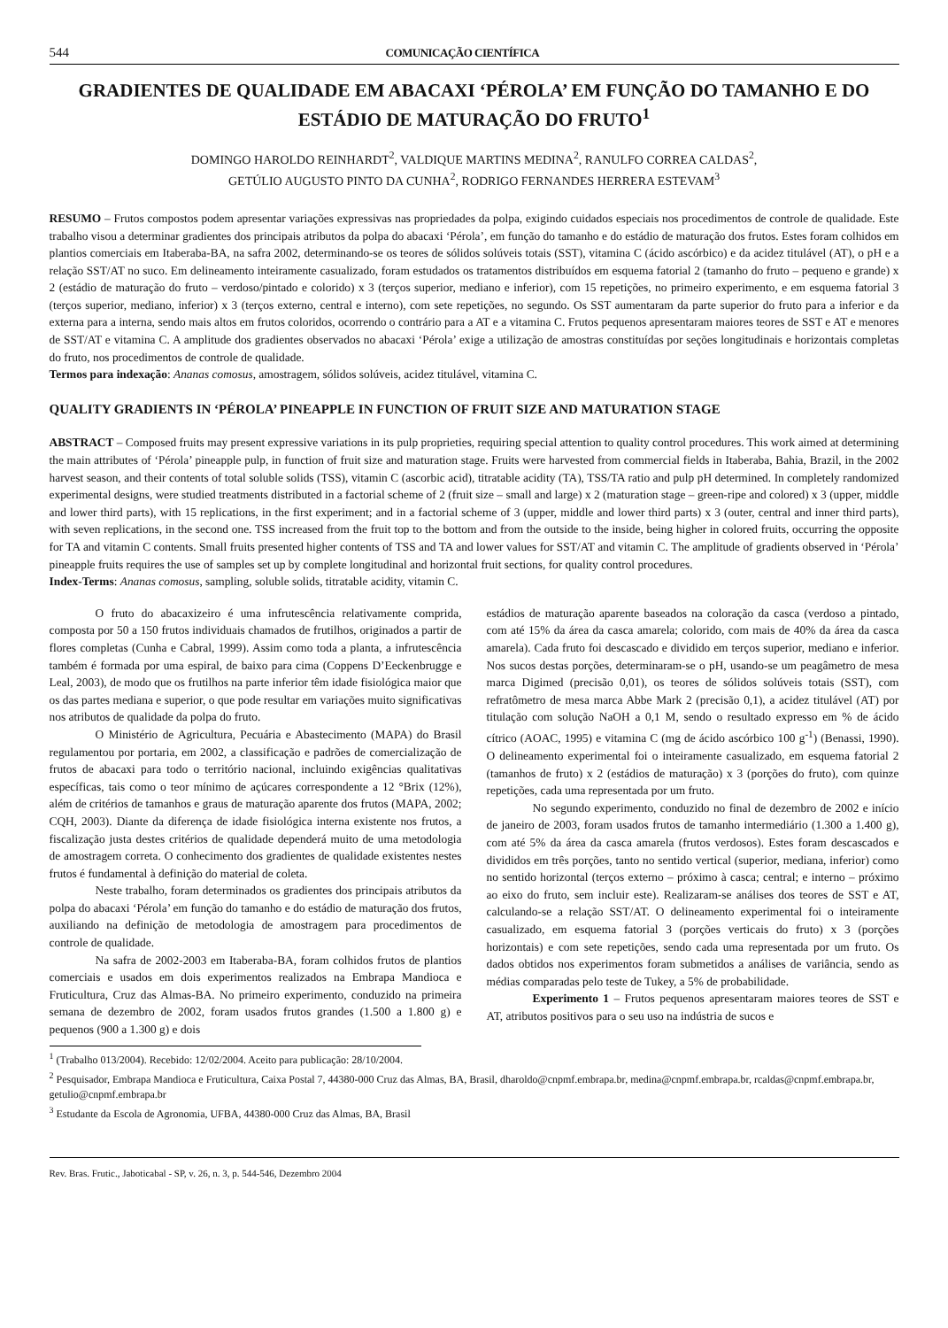544 COMUNICAÇÃO CIENTÍFICA
GRADIENTES DE QUALIDADE EM ABACAXI ‘PÉROLA’ EM FUNÇÃO DO TAMANHO E DO ESTÁDIO DE MATURAÇÃO DO FRUTO<sup>1</sup>
DOMINGO HAROLDO REINHARDT<sup>2</sup>, VALDIQUE MARTINS MEDINA<sup>2</sup>, RANULFO CORREA CALDAS<sup>2</sup>,
GETÚLIO AUGUSTO PINTO DA CUNHA<sup>2</sup>, RODRIGO FERNANDES HERRERA ESTEVAM<sup>3</sup>
RESUMO – Frutos compostos podem apresentar variações expressivas nas propriedades da polpa, exigindo cuidados especiais nos procedimentos de controle de qualidade. Este trabalho visou a determinar gradientes dos principais atributos da polpa do abacaxi ‘Pérola’, em função do tamanho e do estádio de maturação dos frutos. Estes foram colhidos em plantios comerciais em Itaberaba-BA, na safra 2002, determinando-se os teores de sólidos solúveis totais (SST), vitamina C (ácido ascórbico) e da acidez titulável (AT), o pH e a relação SST/AT no suco. Em delineamento inteiramente casualizado, foram estudados os tratamentos distribuídos em esquema fatorial 2 (tamanho do fruto – pequeno e grande) x 2 (estádio de maturação do fruto – verdoso/pintado e colorido) x 3 (terços superior, mediano e inferior), com 15 repetições, no primeiro experimento, e em esquema fatorial 3 (terços superior, mediano, inferior) x 3 (terços externo, central e interno), com sete repetições, no segundo. Os SST aumentaram da parte superior do fruto para a inferior e da externa para a interna, sendo mais altos em frutos coloridos, ocorrendo o contrário para a AT e a vitamina C. Frutos pequenos apresentaram maiores teores de SST e AT e menores de SST/AT e vitamina C. A amplitude dos gradientes observados no abacaxi ‘Pérola’ exige a utilização de amostras constituídas por seções longitudinais e horizontais completas do fruto, nos procedimentos de controle de qualidade.
Termos para indexação: Ananas comosus, amostragem, sólidos solúveis, acidez titulável, vitamina C.
QUALITY GRADIENTS IN ‘PÉROLA’ PINEAPPLE IN FUNCTION OF FRUIT SIZE AND MATURATION STAGE
ABSTRACT – Composed fruits may present expressive variations in its pulp proprieties, requiring special attention to quality control procedures. This work aimed at determining the main attributes of ‘Pérola’ pineapple pulp, in function of fruit size and maturation stage. Fruits were harvested from commercial fields in Itaberaba, Bahia, Brazil, in the 2002 harvest season, and their contents of total soluble solids (TSS), vitamin C (ascorbic acid), titratable acidity (TA), TSS/TA ratio and pulp pH determined. In completely randomized experimental designs, were studied treatments distributed in a factorial scheme of 2 (fruit size – small and large) x 2 (maturation stage – green-ripe and colored) x 3 (upper, middle and lower third parts), with 15 replications, in the first experiment; and in a factorial scheme of 3 (upper, middle and lower third parts) x 3 (outer, central and inner third parts), with seven replications, in the second one. TSS increased from the fruit top to the bottom and from the outside to the inside, being higher in colored fruits, occurring the opposite for TA and vitamin C contents. Small fruits presented higher contents of TSS and TA and lower values for SST/AT and vitamin C. The amplitude of gradients observed in ‘Pérola’ pineapple fruits requires the use of samples set up by complete longitudinal and horizontal fruit sections, for quality control procedures.
Index-Terms: Ananas comosus, sampling, soluble solids, titratable acidity, vitamin C.
O fruto do abacaxizeiro é uma infrutescência relativamente comprida, composta por 50 a 150 frutos individuais chamados de frutilhos, originados a partir de flores completas (Cunha e Cabral, 1999). Assim como toda a planta, a infrutescência também é formada por uma espiral, de baixo para cima (Coppens D’Eeckenbrugge e Leal, 2003), de modo que os frutilhos na parte inferior têm idade fisiológica maior que os das partes mediana e superior, o que pode resultar em variações muito significativas nos atributos de qualidade da polpa do fruto.
O Ministério de Agricultura, Pecuária e Abastecimento (MAPA) do Brasil regulamentou por portaria, em 2002, a classificação e padrões de comercialização de frutos de abacaxi para todo o território nacional, incluindo exigências qualitativas específicas, tais como o teor mínimo de açúcares correspondente a 12 °Brix (12%), além de critérios de tamanhos e graus de maturação aparente dos frutos (MAPA, 2002; CQH, 2003). Diante da diferença de idade fisiológica interna existente nos frutos, a fiscalização justa destes critérios de qualidade dependerá muito de uma metodologia de amostragem correta. O conhecimento dos gradientes de qualidade existentes nestes frutos é fundamental à definição do material de coleta.
Neste trabalho, foram determinados os gradientes dos principais atributos da polpa do abacaxi ‘Pérola’ em função do tamanho e do estádio de maturação dos frutos, auxiliando na definição de metodologia de amostragem para procedimentos de controle de qualidade.
Na safra de 2002-2003 em Itaberaba-BA, foram colhidos frutos de plantios comerciais e usados em dois experimentos realizados na Embrapa Mandioca e Fruticultura, Cruz das Almas-BA. No primeiro experimento, conduzido na primeira semana de dezembro de 2002, foram usados frutos grandes (1.500 a 1.800 g) e pequenos (900 a 1.300 g) e dois
estádios de maturação aparente baseados na coloração da casca (verdoso a pintado, com até 15% da área da casca amarela; colorido, com mais de 40% da área da casca amarela). Cada fruto foi descascado e dividido em terços superior, mediano e inferior. Nos sucos destas porções, determinaram-se o pH, usando-se um peagâmetro de mesa marca Digimed (precisão 0,01), os teores de sólidos solúveis totais (SST), com refratômetro de mesa marca Abbe Mark 2 (precisão 0,1), a acidez titulável (AT) por titulação com solução NaOH a 0,1 M, sendo o resultado expresso em % de ácido cítrico (AOAC, 1995) e vitamina C (mg de ácido ascórbico 100 g<sup>-1</sup>) (Benassi, 1990). O delineamento experimental foi o inteiramente casualizado, em esquema fatorial 2 (tamanhos de fruto) x 2 (estádios de maturação) x 3 (porções do fruto), com quinze repetições, cada uma representada por um fruto.
No segundo experimento, conduzido no final de dezembro de 2002 e início de janeiro de 2003, foram usados frutos de tamanho intermediário (1.300 a 1.400 g), com até 5% da área da casca amarela (frutos verdosos). Estes foram descascados e divididos em três porções, tanto no sentido vertical (superior, mediana, inferior) como no sentido horizontal (terços externo – próximo à casca; central; e interno – próximo ao eixo do fruto, sem incluir este). Realizaram-se análises dos teores de SST e AT, calculando-se a relação SST/AT. O delineamento experimental foi o inteiramente casualizado, em esquema fatorial 3 (porções verticais do fruto) x 3 (porções horizontais) e com sete repetições, sendo cada uma representada por um fruto. Os dados obtidos nos experimentos foram submetidos a análises de variância, sendo as médias comparadas pelo teste de Tukey, a 5% de probabilidade.
Experimento 1 – Frutos pequenos apresentaram maiores teores de SST e AT, atributos positivos para o seu uso na indústria de sucos e
<sup>1</sup> (Trabalho 013/2004). Recebido: 12/02/2004. Aceito para publicação: 28/10/2004.
<sup>2</sup> Pesquisador, Embrapa Mandioca e Fruticultura, Caixa Postal 7, 44380-000 Cruz das Almas, BA, Brasil, dharoldo@cnpmf.embrapa.br, medina@cnpmf.embrapa.br, rcaldas@cnpmf.embrapa.br, getulio@cnpmf.embrapa.br
<sup>3</sup> Estudante da Escola de Agronomia, UFBA, 44380-000 Cruz das Almas, BA, Brasil
Rev. Bras. Frutic., Jaboticabal - SP, v. 26, n. 3, p. 544-546, Dezembro 2004